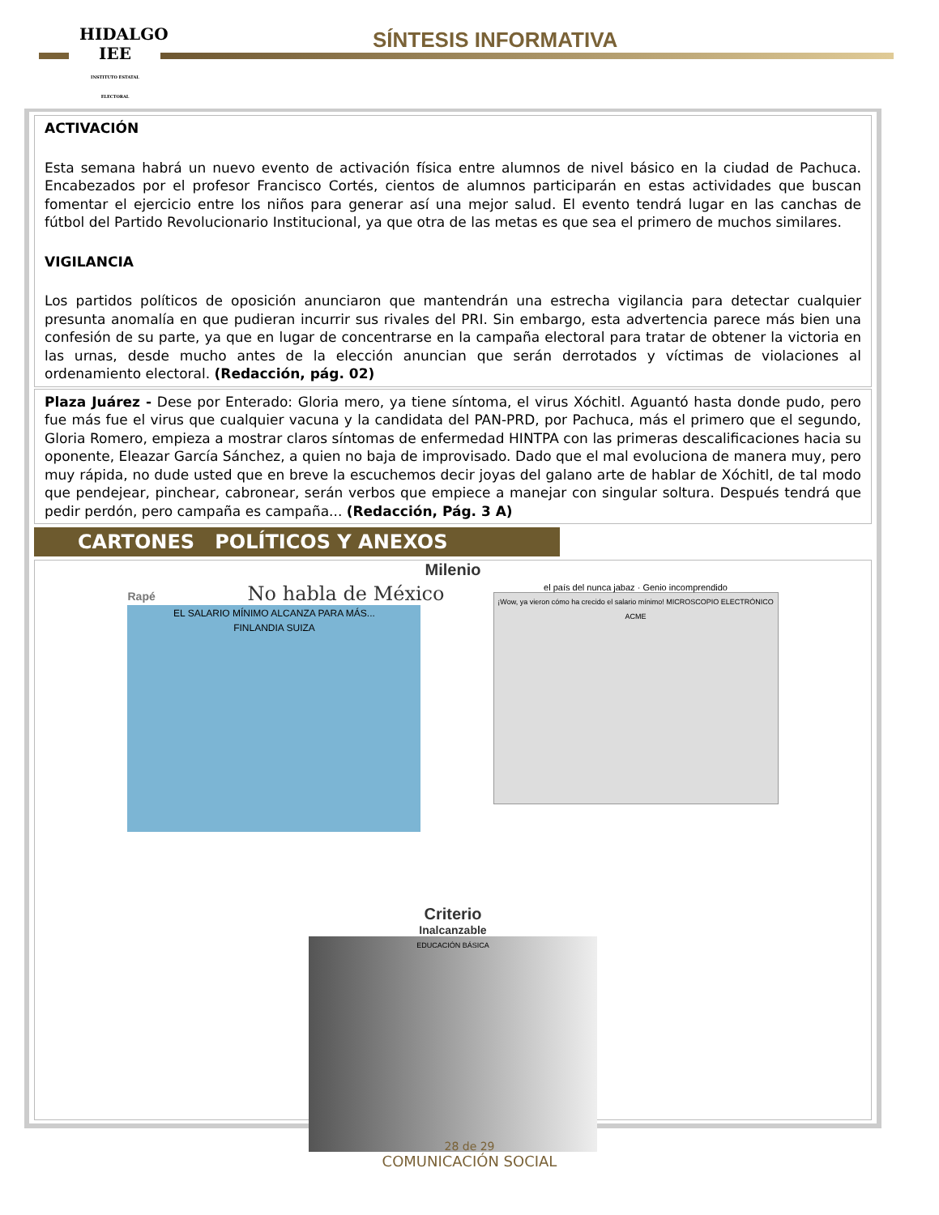HIDALGO
IEE
INSTITUTO ESTATAL ELECTORAL
SÍNTESIS INFORMATIVA
ACTIVACIÓN
Esta semana habrá un nuevo evento de activación física entre alumnos de nivel básico en la ciudad de Pachuca. Encabezados por el profesor Francisco Cortés, cientos de alumnos participarán en estas actividades que buscan fomentar el ejercicio entre los niños para generar así una mejor salud. El evento tendrá lugar en las canchas de fútbol del Partido Revolucionario Institucional, ya que otra de las metas es que sea el primero de muchos similares.
VIGILANCIA
Los partidos políticos de oposición anunciaron que mantendrán una estrecha vigilancia para detectar cualquier presunta anomalía en que pudieran incurrir sus rivales del PRI. Sin embargo, esta advertencia parece más bien una confesión de su parte, ya que en lugar de concentrarse en la campaña electoral para tratar de obtener la victoria en las urnas, desde mucho antes de la elección anuncian que serán derrotados y víctimas de violaciones al ordenamiento electoral. (Redacción, pág. 02)
Plaza Juárez - Dese por Enterado: Gloria mero, ya tiene síntoma, el virus Xóchitl. Aguantó hasta donde pudo, pero fue más fue el virus que cualquier vacuna y la candidata del PAN-PRD, por Pachuca, más el primero que el segundo, Gloria Romero, empieza a mostrar claros síntomas de enfermedad HINTPA con las primeras descalificaciones hacia su oponente, Eleazar García Sánchez, a quien no baja de improvisado. Dado que el mal evoluciona de manera muy, pero muy rápida, no dude usted que en breve la escuchemos decir joyas del galano arte de hablar de Xóchitl, de tal modo que pendejear, pinchear, cabronear, serán verbos que empiece a manejar con singular soltura. Después tendrá que pedir perdón, pero campaña es campaña... (Redacción, Pág. 3 A)
CARTONES POLÍTICOS Y ANEXOS
Milenio
Rapé No habla de México
EL SALARIO MÍNIMO ALCANZA PARA MÁS...
FINLANDIA SUIZA
el país del nunca jabaz · Genio incomprendido
¡Wow, ya vieron cómo ha crecido el salario mínimo! MICROSCOPIO ELECTRÓNICO ACME
Criterio
Inalcanzable
EDUCACIÓN BÁSICA
28 de 29
COMUNICACIÓN SOCIAL